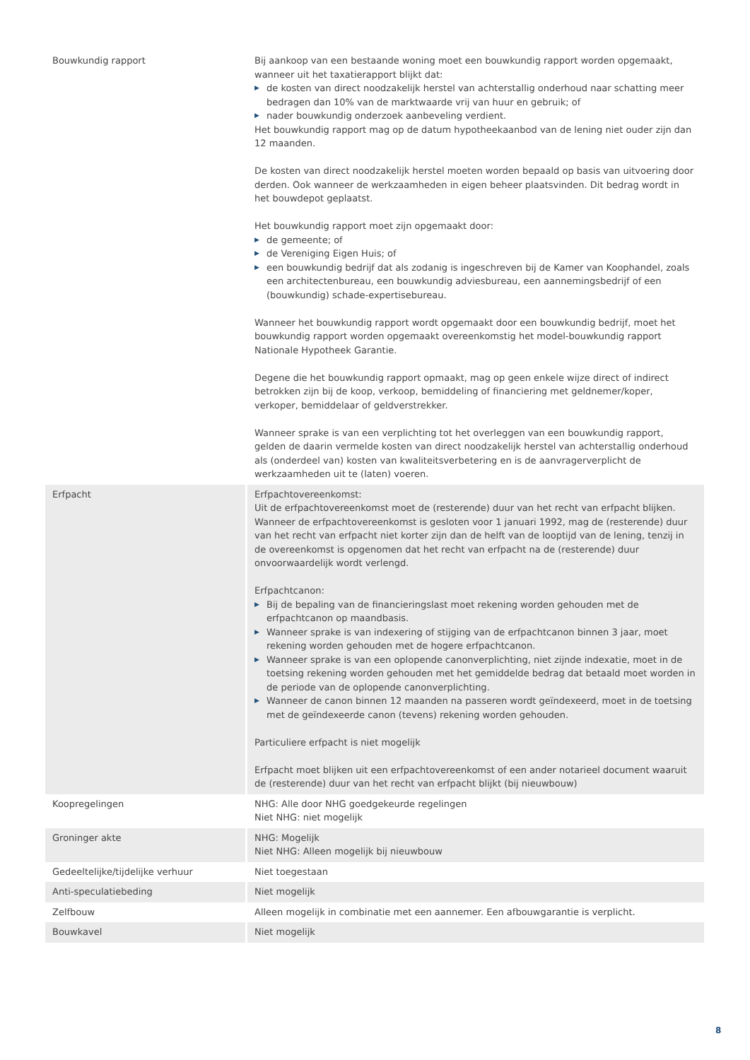| Bouwkundig rapport | Bij aankoop van een bestaande woning moet een bouwkundig rapport worden opgemaakt, wanneer uit het taxatierapport blijkt dat: ▶ de kosten van direct noodzakelijk herstel van achterstallig onderhoud naar schatting meer bedragen dan 10% van de marktwaarde vrij van huur en gebruik; of ▶ nader bouwkundig onderzoek aanbeveling verdient. Het bouwkundig rapport mag op de datum hypotheekaanbod van de lening niet ouder zijn dan 12 maanden. De kosten van direct noodzakelijk herstel moeten worden bepaald op basis van uitvoering door derden. Ook wanneer de werkzaamheden in eigen beheer plaatsvinden. Dit bedrag wordt in het bouwdepot geplaatst. Het bouwkundig rapport moet zijn opgemaakt door: ▶ de gemeente; of ▶ de Vereniging Eigen Huis; of ▶ een bouwkundig bedrijf dat als zodanig is ingeschreven bij de Kamer van Koophandel, zoals een architectenbureau, een bouwkundig adviesbureau, een aannemingsbedrijf of een (bouwkundig) schade-expertisebureau. Wanneer het bouwkundig rapport wordt opgemaakt door een bouwkundig bedrijf, moet het bouwkundig rapport worden opgemaakt overeenkomstig het model-bouwkundig rapport Nationale Hypotheek Garantie. Degene die het bouwkundig rapport opmaakt, mag op geen enkele wijze direct of indirect betrokken zijn bij de koop, verkoop, bemiddeling of financiering met geldnemer/koper, verkoper, bemiddelaar of geldverstrekker. Wanneer sprake is van een verplichting tot het overleggen van een bouwkundig rapport, gelden de daarin vermelde kosten van direct noodzakelijk herstel van achterstallig onderhoud als (onderdeel van) kosten van kwaliteitsverbetering en is de aanvragerverplicht de werkzaamheden uit te (laten) voeren. |
| Erfpacht | Erfpachtovereenkomst: Uit de erfpachtovereenkomst moet de (resterende) duur van het recht van erfpacht blijken. Wanneer de erfpachtovereenkomst is gesloten voor 1 januari 1992, mag de (resterende) duur van het recht van erfpacht niet korter zijn dan de helft van de looptijd van de lening, tenzij in de overeenkomst is opgenomen dat het recht van erfpacht na de (resterende) duur onvoorwaardelijk wordt verlengd. Erfpachtcanon: ▶ Bij de bepaling van de financieringslast moet rekening worden gehouden met de erfpachtcanon op maandbasis. ▶ Wanneer sprake is van indexering of stijging van de erfpachtcanon binnen 3 jaar, moet rekening worden gehouden met de hogere erfpachtcanon. ▶ Wanneer sprake is van een oplopende canonverplichting, niet zijnde indexatie, moet in de toetsing rekening worden gehouden met het gemiddelde bedrag dat betaald moet worden in de periode van de oplopende canonverplichting. ▶ Wanneer de canon binnen 12 maanden na passeren wordt geïndexeerd, moet in de toetsing met de geïndexeerde canon (tevens) rekening worden gehouden. Particuliere erfpacht is niet mogelijk Erfpacht moet blijken uit een erfpachtovereenkomst of een ander notarieel document waaruit de (resterende) duur van het recht van erfpacht blijkt (bij nieuwbouw) |
| Koopregelingen | NHG: Alle door NHG goedgekeurde regelingen Niet NHG: niet mogelijk |
| Groninger akte | NHG: Mogelijk Niet NHG: Alleen mogelijk bij nieuwbouw |
| Gedeeltelijke/tijdelijke verhuur | Niet toegestaan |
| Anti-speculatiebeding | Niet mogelijk |
| Zelfbouw | Alleen mogelijk in combinatie met een aannemer. Een afbouwgarantie is verplicht. |
| Bouwkavel | Niet mogelijk |
8